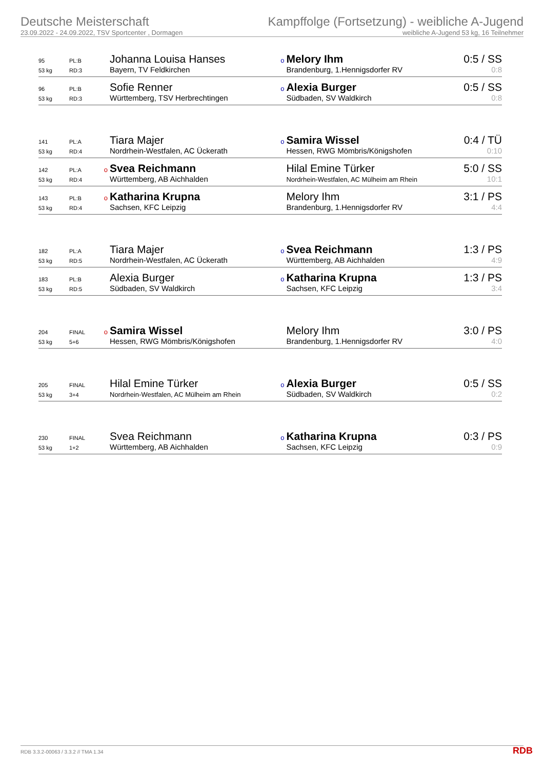Deutsche Meisterschaft
23.09.2022 - 24.09.2022, TSV Sportcenter , Dormagen
Kampffolge (Fortsetzung) - weibliche A-Jugend
weibliche A-Jugend 53 kg, 16 Teilnehmer
| 95 | PL:B | | Johanna Louisa Hanses | o | Melory Ihm | 0:5 / SS |
| 53 kg | RD:3 | | Bayern, TV Feldkirchen | | Brandenburg, 1.Hennigsdorfer RV | 0:8 |
| 96 | PL:B | | Sofie Renner | o | Alexia Burger | 0:5 / SS |
| 53 kg | RD:3 | | Württemberg, TSV Herbrechtingen | | Südbaden, SV Waldkirch | 0:8 |
| 141 | PL:A | | Tiara Majer | o | Samira Wissel | 0:4 / TÜ |
| 53 kg | RD:4 | | Nordrhein-Westfalen, AC Ückerath | | Hessen, RWG Mömbris/Königshofen | 0:10 |
| 142 | PL:A | o | Svea Reichmann | | Hilal Emine Türker | 5:0 / SS |
| 53 kg | RD:4 | | Württemberg, AB Aichhalden | | Nordrhein-Westfalen, AC Mülheim am Rhein | 10:1 |
| 143 | PL:B | o | Katharina Krupna | | Melory Ihm | 3:1 / PS |
| 53 kg | RD:4 | | Sachsen, KFC Leipzig | | Brandenburg, 1.Hennigsdorfer RV | 4:4 |
| 182 | PL:A | | Tiara Majer | o | Svea Reichmann | 1:3 / PS |
| 53 kg | RD:5 | | Nordrhein-Westfalen, AC Ückerath | | Württemberg, AB Aichhalden | 4:9 |
| 183 | PL:B | | Alexia Burger | o | Katharina Krupna | 1:3 / PS |
| 53 kg | RD:5 | | Südbaden, SV Waldkirch | | Sachsen, KFC Leipzig | 3:4 |
| 204 | FINAL | o | Samira Wissel | | Melory Ihm | 3:0 / PS |
| 53 kg | 5+6 | | Hessen, RWG Mömbris/Königshofen | | Brandenburg, 1.Hennigsdorfer RV | 4:0 |
| 205 | FINAL | | Hilal Emine Türker | o | Alexia Burger | 0:5 / SS |
| 53 kg | 3+4 | | Nordrhein-Westfalen, AC Mülheim am Rhein | | Südbaden, SV Waldkirch | 0:2 |
| 230 | FINAL | | Svea Reichmann | o | Katharina Krupna | 0:3 / PS |
| 53 kg | 1+2 | | Württemberg, AB Aichhalden | | Sachsen, KFC Leipzig | 0:9 |
RDB 3.3.2-00063 / 3.3.2 // TMA 1.34
RDB